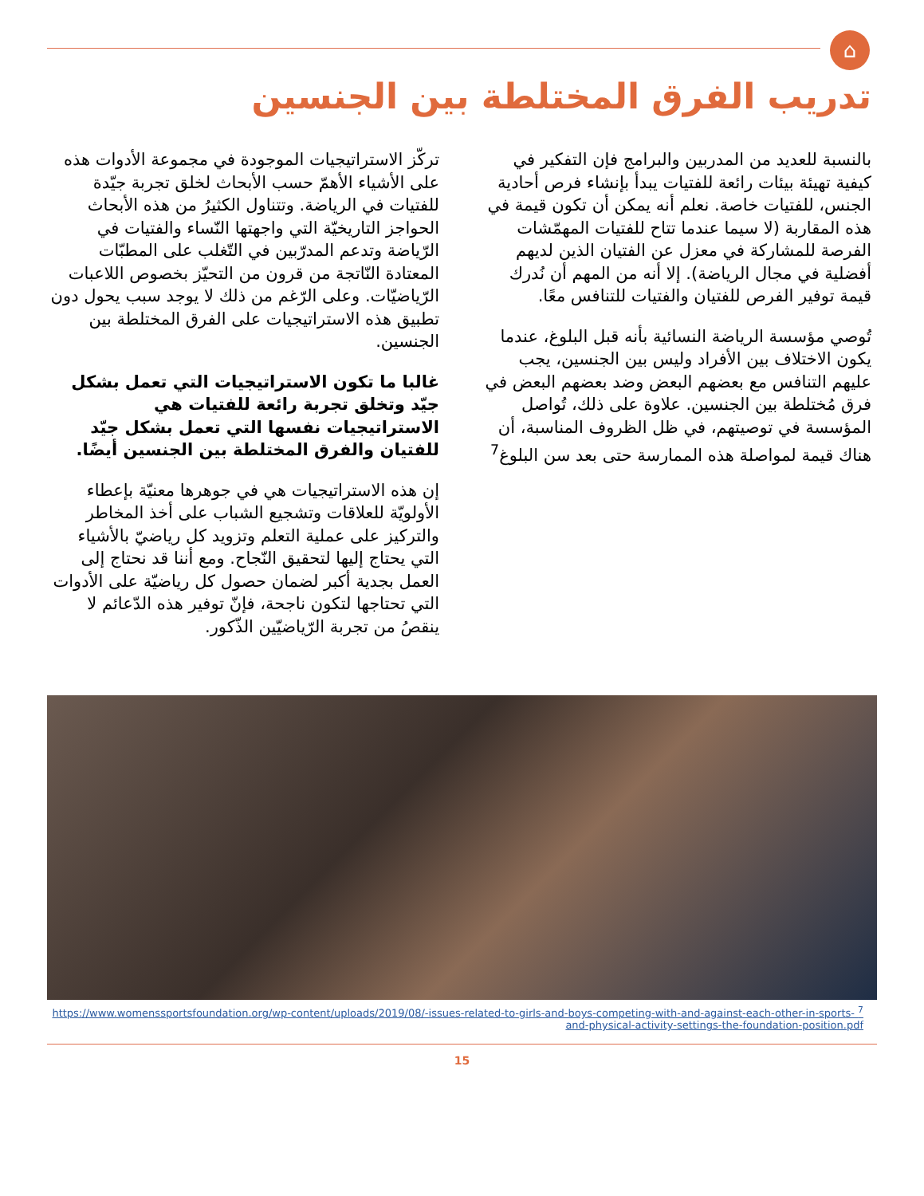⌂
تدريب الفرق المختلطة بين الجنسين
بالنسبة للعديد من المدربين والبرامج فإن التفكير في كيفية تهيئة بيئات رائعة للفتيات يبدأ بإنشاء فرص أحادية الجنس، للفتيات خاصة. نعلم أنه يمكن أن تكون قيمة في هذه المقاربة (لا سيما عندما تتاح للفتيات المهمّشات الفرصة للمشاركة في معزل عن الفتيان الذين لديهم أفضلية في مجال الرياضة). إلا أنه من المهم أن نُدرك قيمة توفير الفرص للفتيان والفتيات للتنافس معًا.
تُوصي مؤسسة الرياضة النسائية بأنه قبل البلوغ، عندما يكون الاختلاف بين الأفراد وليس بين الجنسين، يجب عليهم التنافس مع بعضهم البعض وضد بعضهم البعض في فرق مُختلطة بين الجنسين. علاوة على ذلك، تُواصل المؤسسة في توصيتهم، في ظل الظروف المناسبة، أن هناك قيمة لمواصلة هذه الممارسة حتى بعد سن البلوغ<sup>7</sup>
تركّز الاستراتيجيات الموجودة في مجموعة الأدوات هذه على الأشياء الأهمّ حسب الأبحاث لخلق تجربة جيّدة للفتيات في الرياضة. وتتناول الكثيرُ من هذه الأبحاث الحواجز التاريخيّة التي واجهتها النّساء والفتيات في الرّياضة وتدعم المدرّبين في التّغلب على المطبّات المعتادة النّاتجة من قرون من التحيّز بخصوص اللاعبات الرّياضيّات. وعلى الرّغم من ذلك لا يوجد سبب يحول دون تطبيق هذه الاستراتيجيات على الفرق المختلطة بين الجنسين.
غالبا ما تكون الاستراتيجيات التي تعمل بشكل جيّد وتخلق تجربة رائعة للفتيات هي الاستراتيجيات نفسها التي تعمل بشكل جيّد للفتيان والفرق المختلطة بين الجنسين أيضًا.
إن هذه الاستراتيجيات هي في جوهرها معنيّة بإعطاء الأولويّة للعلاقات وتشجيع الشباب على أخذ المخاطر والتركيز على عملية التعلم وتزويد كل رياضيّ بالأشياء التي يحتاج إليها لتحقيق النّجاح. ومع أننا قد نحتاج إلى العمل بجدية أكبر لضمان حصول كل رياضيّة على الأدوات التي تحتاجها لتكون ناجحة، فإنّ توفير هذه الدّعائم لا ينقصُ من تجربة الرّياضيّين الذّكور.
<sup>7</sup> https://www.womenssportsfoundation.org/wp-content/uploads/2019/08/-issues-related-to-girls-and-boys-competing-with-and-against-each-other-in-sports-and-physical-activity-settings-the-foundation-position.pdf
15